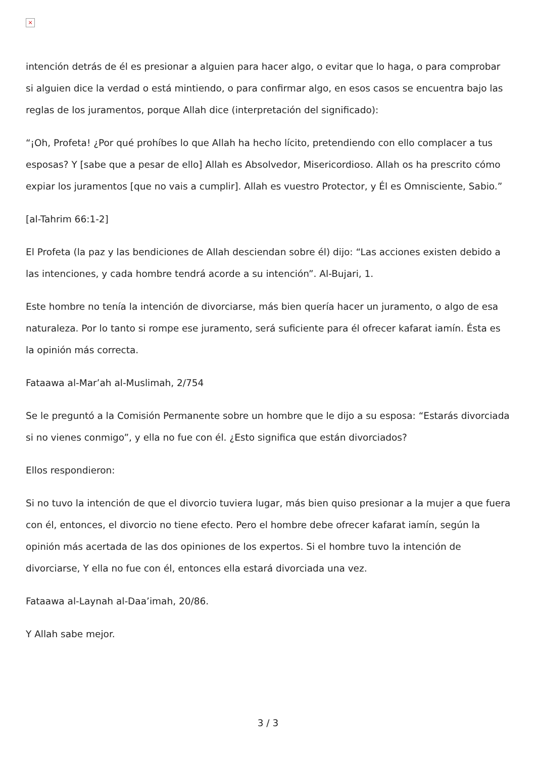×
intención detrás de él es presionar a alguien para hacer algo, o evitar que lo haga, o para comprobar si alguien dice la verdad o está mintiendo, o para confirmar algo, en esos casos se encuentra bajo las reglas de los juramentos, porque Allah dice (interpretación del significado):
“¡Oh, Profeta! ¿Por qué prohíbes lo que Allah ha hecho lícito, pretendiendo con ello complacer a tus esposas? Y [sabe que a pesar de ello] Allah es Absolvedor, Misericordioso. Allah os ha prescrito cómo expiar los juramentos [que no vais a cumplir]. Allah es vuestro Protector, y Él es Omnisciente, Sabio.”
[al-Tahrim 66:1-2]
El Profeta (la paz y las bendiciones de Allah desciendan sobre él) dijo: “Las acciones existen debido a las intenciones, y cada hombre tendrá acorde a su intención”. Al-Bujari, 1.
Este hombre no tenía la intención de divorciarse, más bien quería hacer un juramento, o algo de esa naturaleza. Por lo tanto si rompe ese juramento, será suficiente para él ofrecer kafarat iamín. Ésta es la opinión más correcta.
Fataawa al-Mar’ah al-Muslimah, 2/754
Se le preguntó a la Comisión Permanente sobre un hombre que le dijo a su esposa: “Estarás divorciada si no vienes conmigo”, y ella no fue con él. ¿Esto significa que están divorciados?
Ellos respondieron:
Si no tuvo la intención de que el divorcio tuviera lugar, más bien quiso presionar a la mujer a que fuera con él, entonces, el divorcio no tiene efecto. Pero el hombre debe ofrecer kafarat iamín, según la opinión más acertada de las dos opiniones de los expertos. Si el hombre tuvo la intención de divorciarse, Y ella no fue con él, entonces ella estará divorciada una vez.
Fataawa al-Laynah al-Daa’imah, 20/86.
Y Allah sabe mejor.
3 / 3